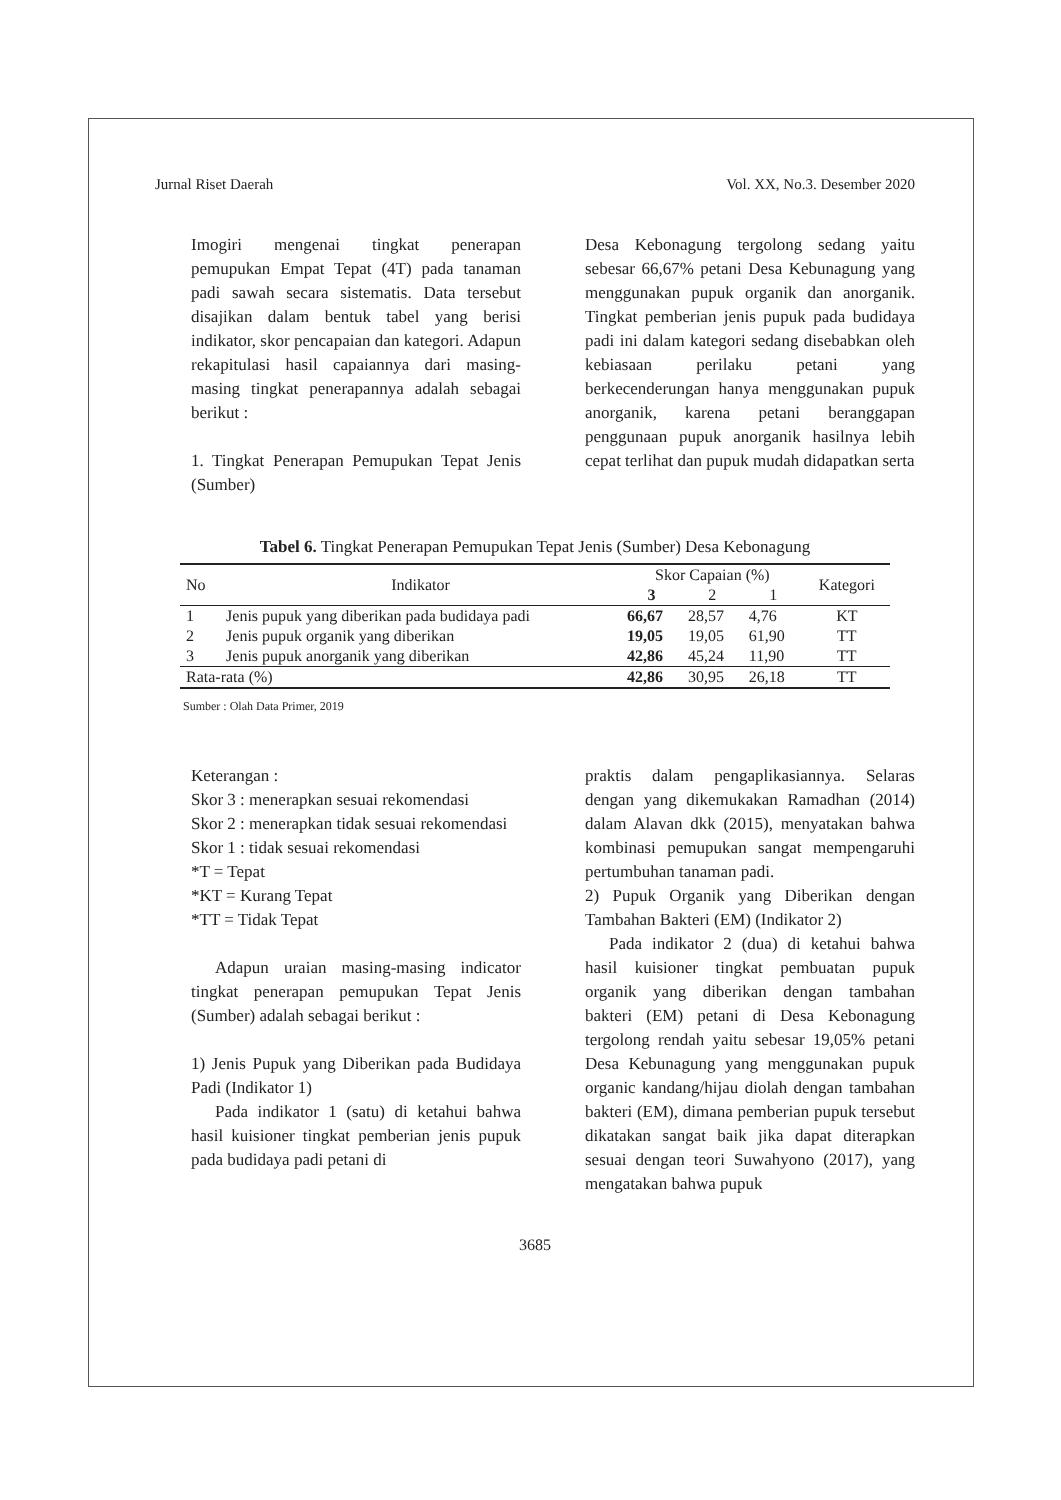Jurnal Riset Daerah Vol. XX, No.3. Desember 2020
Imogiri mengenai tingkat penerapan pemupukan Empat Tepat (4T) pada tanaman padi sawah secara sistematis. Data tersebut disajikan dalam bentuk tabel yang berisi indikator, skor pencapaian dan kategori. Adapun rekapitulasi hasil capaiannya dari masing-masing tingkat penerapannya adalah sebagai berikut :
1. Tingkat Penerapan Pemupukan Tepat Jenis (Sumber)
Desa Kebonagung tergolong sedang yaitu sebesar 66,67% petani Desa Kebunagung yang menggunakan pupuk organik dan anorganik. Tingkat pemberian jenis pupuk pada budidaya padi ini dalam kategori sedang disebabkan oleh kebiasaan perilaku petani yang berkecenderungan hanya menggunakan pupuk anorganik, karena petani beranggapan penggunaan pupuk anorganik hasilnya lebih cepat terlihat dan pupuk mudah didapatkan serta
Tabel 6. Tingkat Penerapan Pemupukan Tepat Jenis (Sumber) Desa Kebonagung
| No | Indikator | Skor Capaian (%) | | | Kategori |
| --- | --- | --- | --- | --- | --- |
| | | 3 | 2 | 1 | |
| 1 | Jenis pupuk yang diberikan pada budidaya padi | 66,67 | 28,57 | 4,76 | KT |
| 2 | Jenis pupuk organik yang diberikan | 19,05 | 19,05 | 61,90 | TT |
| 3 | Jenis pupuk anorganik yang diberikan | 42,86 | 45,24 | 11,90 | TT |
| Rata-rata (%) | | 42,86 | 30,95 | 26,18 | TT |
Sumber : Olah Data Primer, 2019
Keterangan :
Skor 3 : menerapkan sesuai rekomendasi
Skor 2 : menerapkan tidak sesuai rekomendasi
Skor 1 : tidak sesuai rekomendasi
*T = Tepat
*KT = Kurang Tepat
*TT = Tidak Tepat
Adapun uraian masing-masing indicator tingkat penerapan pemupukan Tepat Jenis (Sumber) adalah sebagai berikut :
1) Jenis Pupuk yang Diberikan pada Budidaya Padi (Indikator 1)
Pada indikator 1 (satu) di ketahui bahwa hasil kuisioner tingkat pemberian jenis pupuk pada budidaya padi petani di
praktis dalam pengaplikasiannya. Selaras dengan yang dikemukakan Ramadhan (2014) dalam Alavan dkk (2015), menyatakan bahwa kombinasi pemupukan sangat mempengaruhi pertumbuhan tanaman padi.
2) Pupuk Organik yang Diberikan dengan Tambahan Bakteri (EM) (Indikator 2)
Pada indikator 2 (dua) di ketahui bahwa hasil kuisioner tingkat pembuatan pupuk organik yang diberikan dengan tambahan bakteri (EM) petani di Desa Kebonagung tergolong rendah yaitu sebesar 19,05% petani Desa Kebunagung yang menggunakan pupuk organic kandang/hijau diolah dengan tambahan bakteri (EM), dimana pemberian pupuk tersebut dikatakan sangat baik jika dapat diterapkan sesuai dengan teori Suwahyono (2017), yang mengatakan bahwa pupuk
3685